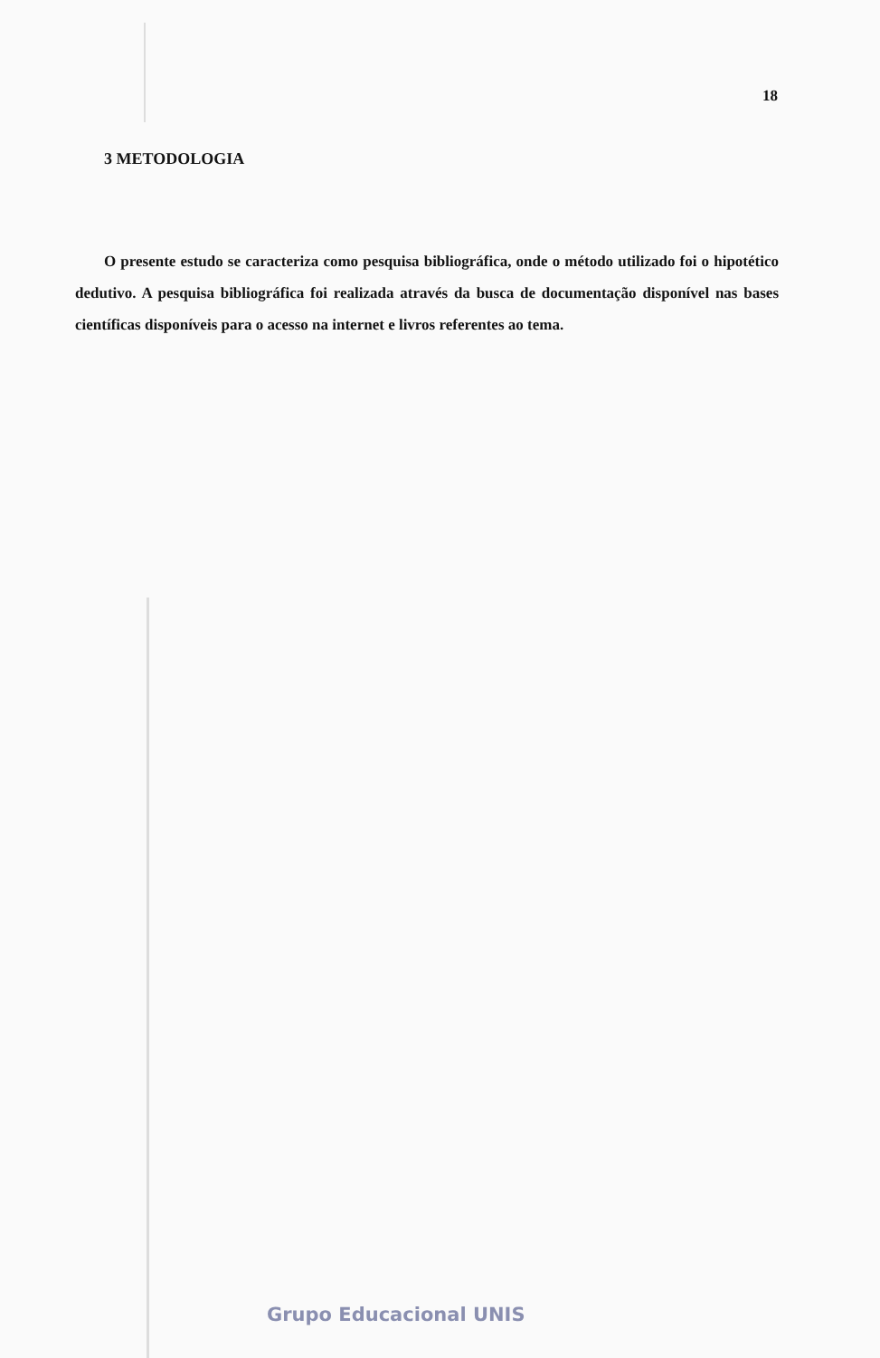18
3 METODOLOGIA
O presente estudo se caracteriza como pesquisa bibliográfica, onde o método utilizado foi o hipotético dedutivo. A pesquisa bibliográfica foi realizada através da busca de documentação disponível nas bases científicas disponíveis para o acesso na internet e livros referentes ao tema.
Grupo Educacional UNIS